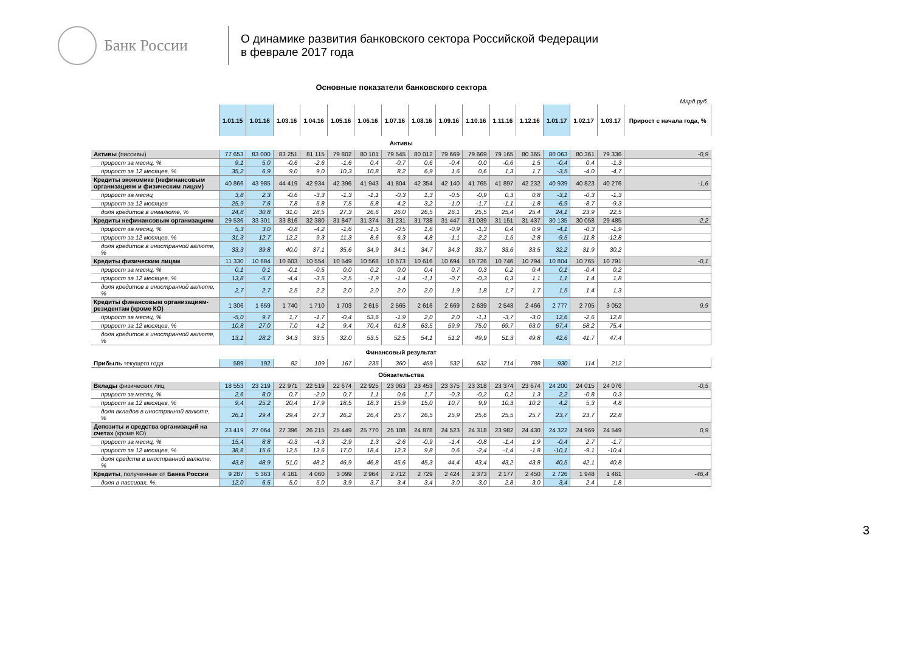Банк России
О динамике развития банковского сектора Российской Федерации
в феврале 2017 года
Основные показатели банковского сектора
Млрд.руб.
| | 1.01.15 | 1.01.16 | 1.03.16 | 1.04.16 | 1.05.16 | 1.06.16 | 1.07.16 | 1.08.16 | 1.09.16 | 1.10.16 | 1.11.16 | 1.12.16 | 1.01.17 | 1.02.17 | 1.03.17 | Прирост с начала года, % |
| --- | --- | --- | --- | --- | --- | --- | --- | --- | --- | --- | --- | --- | --- | --- | --- | --- |
| Активы | | | | | | | | | | | | | | | | |
| Активы (пассивы) | 77 653 | 83 000 | 83 251 | 81 115 | 79 802 | 80 101 | 79 545 | 80 012 | 79 669 | 79 669 | 79 165 | 80 365 | 80 063 | 80 361 | 79 336 | -0,9 |
| прирост за месяц, % | 9,1 | 5,0 | -0,6 | -2,6 | -1,6 | 0,4 | -0,7 | 0,6 | -0,4 | 0,0 | -0,6 | 1,5 | -0,4 | 0,4 | -1,3 | |
| прирост за 12 месяцев, % | 35,2 | 6,9 | 9,0 | 9,0 | 10,3 | 10,8 | 8,2 | 6,9 | 1,6 | 0,6 | 1,3 | 1,7 | -3,5 | -4,0 | -4,7 | |
| Кредиты экономике (нефинансовым организациям и физическим лицам) | 40 866 | 43 985 | 44 419 | 42 934 | 42 396 | 41 943 | 41 804 | 42 354 | 42 140 | 41 765 | 41 897 | 42 232 | 40 939 | 40 823 | 40 276 | -1,6 |
| прирост за месяц | 3,8 | 2,3 | -0,6 | -3,3 | -1,3 | -1,1 | -0,3 | 1,3 | -0,5 | -0,9 | 0,3 | 0,8 | -3,1 | -0,3 | -1,3 | |
| прирост за 12 месяцев | 25,9 | 7,6 | 7,8 | 5,8 | 7,5 | 5,8 | 4,2 | 3,2 | -1,0 | -1,7 | -1,1 | -1,8 | -6,9 | -8,7 | -9,3 | |
| доля кредитов в инвалюте, % | 24,8 | 30,8 | 31,0 | 28,5 | 27,3 | 26,6 | 26,0 | 26,5 | 26,1 | 25,5 | 25,4 | 25,4 | 24,1 | 23,9 | 22,5 | |
| Кредиты нефинансовым организациям | 29 536 | 33 301 | 33 816 | 32 380 | 31 847 | 31 374 | 31 231 | 31 738 | 31 447 | 31 039 | 31 151 | 31 437 | 30 135 | 30 058 | 29 485 | -2,2 |
| прирост за месяц, % | 5,3 | 3,0 | -0,8 | -4,2 | -1,6 | -1,5 | -0,5 | 1,6 | -0,9 | -1,3 | 0,4 | 0,9 | -4,1 | -0,3 | -1,9 | |
| прирост за 12 месяцев, % | 31,3 | 12,7 | 12,2 | 9,3 | 11,3 | 8,6 | 6,3 | 4,8 | -1,1 | -2,2 | -1,5 | -2,8 | -9,5 | -11,8 | -12,8 | |
| доля кредитов в иностранной валюте, % | 33,3 | 39,8 | 40,0 | 37,1 | 35,6 | 34,9 | 34,1 | 34,7 | 34,3 | 33,7 | 33,6 | 33,5 | 32,2 | 31,9 | 30,2 | |
| Кредиты физическим лицам | 11 330 | 10 684 | 10 603 | 10 554 | 10 549 | 10 568 | 10 573 | 10 616 | 10 694 | 10 726 | 10 746 | 10 794 | 10 804 | 10 765 | 10 791 | -0,1 |
| прирост за месяц, % | 0,1 | 0,1 | -0,1 | -0,5 | 0,0 | 0,2 | 0,0 | 0,4 | 0,7 | 0,3 | 0,2 | 0,4 | 0,1 | -0,4 | 0,2 | |
| прирост за 12 месяцев, % | 13,8 | -5,7 | -4,4 | -3,5 | -2,5 | -1,9 | -1,4 | -1,1 | -0,7 | -0,3 | 0,3 | 1,1 | 1,1 | 1,4 | 1,8 | |
| доля кредитов в иностранной валюте, % | 2,7 | 2,7 | 2,5 | 2,2 | 2,0 | 2,0 | 2,0 | 2,0 | 1,9 | 1,8 | 1,7 | 1,7 | 1,5 | 1,4 | 1,3 | |
| Кредиты финансовым организациям-резидентам (кроме КО) | 1 306 | 1 659 | 1 740 | 1 710 | 1 703 | 2 615 | 2 565 | 2 616 | 2 669 | 2 639 | 2 543 | 2 466 | 2 777 | 2 705 | 3 052 | 9,9 |
| прирост за месяц, % | -5,0 | 9,7 | 1,7 | -1,7 | -0,4 | 53,6 | -1,9 | 2,0 | 2,0 | -1,1 | -3,7 | -3,0 | 12,6 | -2,6 | 12,8 | |
| прирост за 12 месяцев, % | 10,8 | 27,0 | 7,0 | 4,2 | 9,4 | 70,4 | 61,8 | 63,5 | 59,9 | 75,0 | 69,7 | 63,0 | 67,4 | 58,2 | 75,4 | |
| доля кредитов в иностранной валюте, % | 13,1 | 28,2 | 34,3 | 33,5 | 32,0 | 53,5 | 52,5 | 54,1 | 51,2 | 49,9 | 51,3 | 49,8 | 42,6 | 41,7 | 47,4 | |
| Финансовый результат | | | | | | | | | | | | | | | | |
| Прибыль текущего года | 589 | 192 | 82 | 109 | 167 | 235 | 360 | 459 | 532 | 632 | 714 | 788 | 930 | 114 | 212 | |
| Обязательства | | | | | | | | | | | | | | | | |
| Вклады физических лиц | 18 553 | 23 219 | 22 971 | 22 519 | 22 674 | 22 925 | 23 063 | 23 453 | 23 375 | 23 318 | 23 374 | 23 674 | 24 200 | 24 015 | 24 076 | -0,5 |
| прирост за месяц, % | 2,6 | 8,0 | 0,7 | -2,0 | 0,7 | 1,1 | 0,6 | 1,7 | -0,3 | -0,2 | 0,2 | 1,3 | 2,2 | -0,8 | 0,3 | |
| прирост за 12 месяцев, % | 9,4 | 25,2 | 20,4 | 17,9 | 18,5 | 18,3 | 15,9 | 15,0 | 10,7 | 9,9 | 10,3 | 10,2 | 4,2 | 5,3 | 4,8 | |
| доля вкладов в иностранной валюте, % | 26,1 | 29,4 | 29,4 | 27,3 | 26,2 | 26,4 | 25,7 | 26,5 | 25,9 | 25,6 | 25,5 | 25,7 | 23,7 | 23,7 | 22,8 | |
| Депозиты и средства организаций на счетах (кроме КО) | 23 419 | 27 064 | 27 396 | 26 215 | 25 449 | 25 770 | 25 108 | 24 878 | 24 523 | 24 318 | 23 982 | 24 430 | 24 322 | 24 969 | 24 549 | 0,9 |
| прирост за месяц, % | 15,4 | 8,8 | -0,3 | -4,3 | -2,9 | 1,3 | -2,6 | -0,9 | -1,4 | -0,8 | -1,4 | 1,9 | -0,4 | 2,7 | -1,7 | |
| прирост за 12 месяцев, % | 38,6 | 15,6 | 12,5 | 13,6 | 17,0 | 18,4 | 12,3 | 9,8 | 0,6 | -2,4 | -1,4 | -1,8 | -10,1 | -9,1 | -10,4 | |
| доля средств в иностранной валюте, % | 43,8 | 48,9 | 51,0 | 48,2 | 46,9 | 46,8 | 45,6 | 45,3 | 44,4 | 43,4 | 43,2 | 43,8 | 40,5 | 42,1 | 40,8 | |
| Кредиты , полученные от Банка России | 9 287 | 5 363 | 4 161 | 4 060 | 3 099 | 2 964 | 2 712 | 2 729 | 2 424 | 2 373 | 2 177 | 2 450 | 2 726 | 1 948 | 1 461 | -46,4 |
| доля в пассивах, %. | 12,0 | 6,5 | 5,0 | 5,0 | 3,9 | 3,7 | 3,4 | 3,4 | 3,0 | 3,0 | 2,8 | 3,0 | 3,4 | 2,4 | 1,8 | |
3